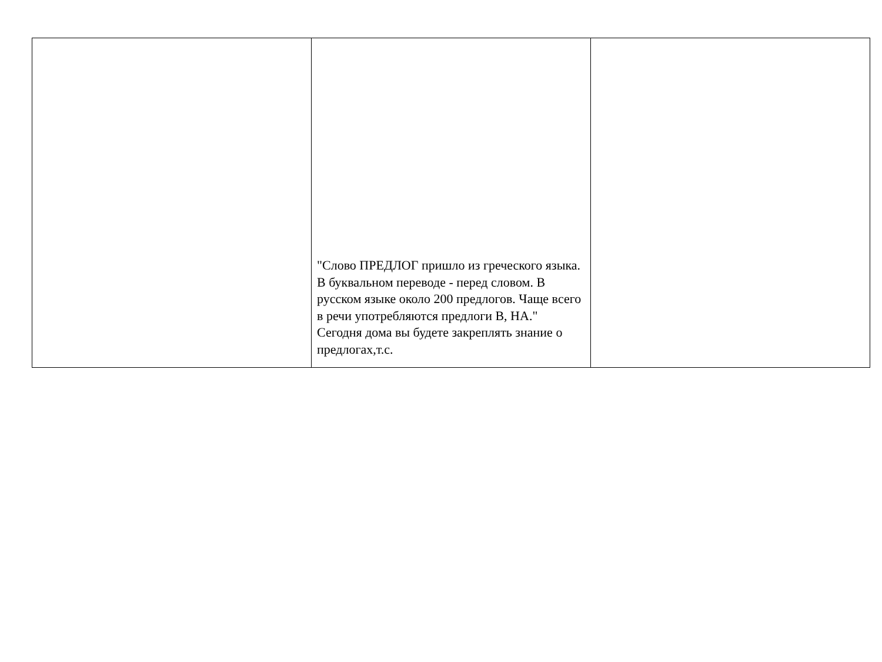| | "Слово ПРЕДЛОГ пришло из греческого языка. В буквальном переводе - перед словом. В русском языке около 200 предлогов. Чаще всего в речи употребляются предлоги В, НА." Сегодня дома вы будете закреплять знание о предлогах,т.с. | |